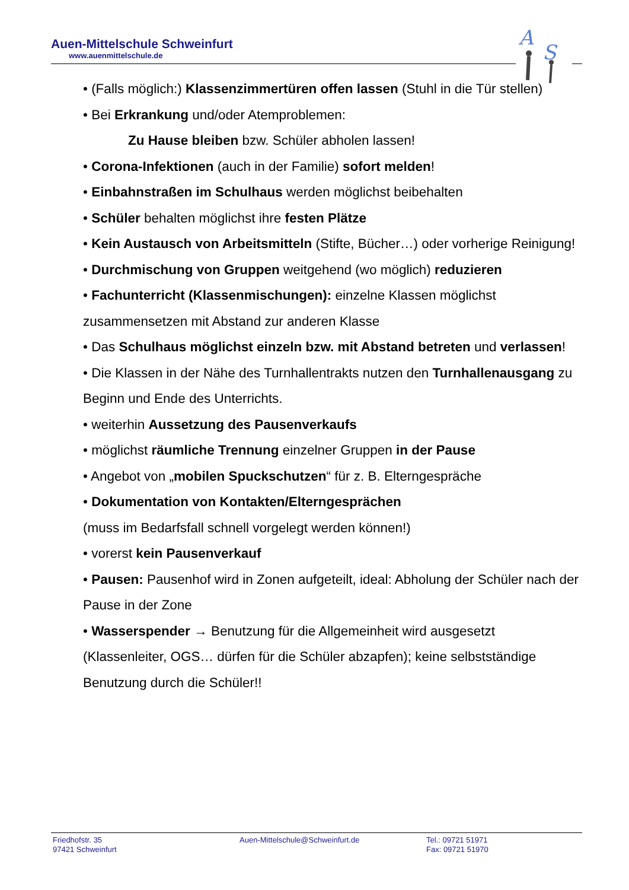Auen-Mittelschule Schweinfurt
www.auenmittelschule.de
A
S
• (Falls möglich:) Klassenzimmertüren offen lassen (Stuhl in die Tür stellen)
• Bei Erkrankung und/oder Atemproblemen:
Zu Hause bleiben bzw. Schüler abholen lassen!
• Corona-Infektionen (auch in der Familie) sofort melden!
• Einbahnstraßen im Schulhaus werden möglichst beibehalten
• Schüler behalten möglichst ihre festen Plätze
• Kein Austausch von Arbeitsmitteln (Stifte, Bücher…) oder vorherige Reinigung!
• Durchmischung von Gruppen weitgehend (wo möglich) reduzieren
• Fachunterricht (Klassenmischungen): einzelne Klassen möglichst zusammensetzen mit Abstand zur anderen Klasse
• Das Schulhaus möglichst einzeln bzw. mit Abstand betreten und verlassen!
• Die Klassen in der Nähe des Turnhallentrakts nutzen den Turnhallenausgang zu Beginn und Ende des Unterrichts.
• weiterhin Aussetzung des Pausenverkaufs
• möglichst räumliche Trennung einzelner Gruppen in der Pause
• Angebot von „mobilen Spuckschutzen“ für z. B. Elterngespräche
• Dokumentation von Kontakten/Elterngesprächen
(muss im Bedarfsfall schnell vorgelegt werden können!)
• vorerst kein Pausenverkauf
• Pausen: Pausenhof wird in Zonen aufgeteilt, ideal: Abholung der Schüler nach der Pause in der Zone
• Wasserspender → Benutzung für die Allgemeinheit wird ausgesetzt (Klassenleiter, OGS… dürfen für die Schüler abzapfen); keine selbstständige Benutzung durch die Schüler!!
Friedhofstr. 35
97421 Schweinfurt
Auen-Mittelschule@Schweinfurt.de Tel.: 09721 51971
Fax: 09721 51970